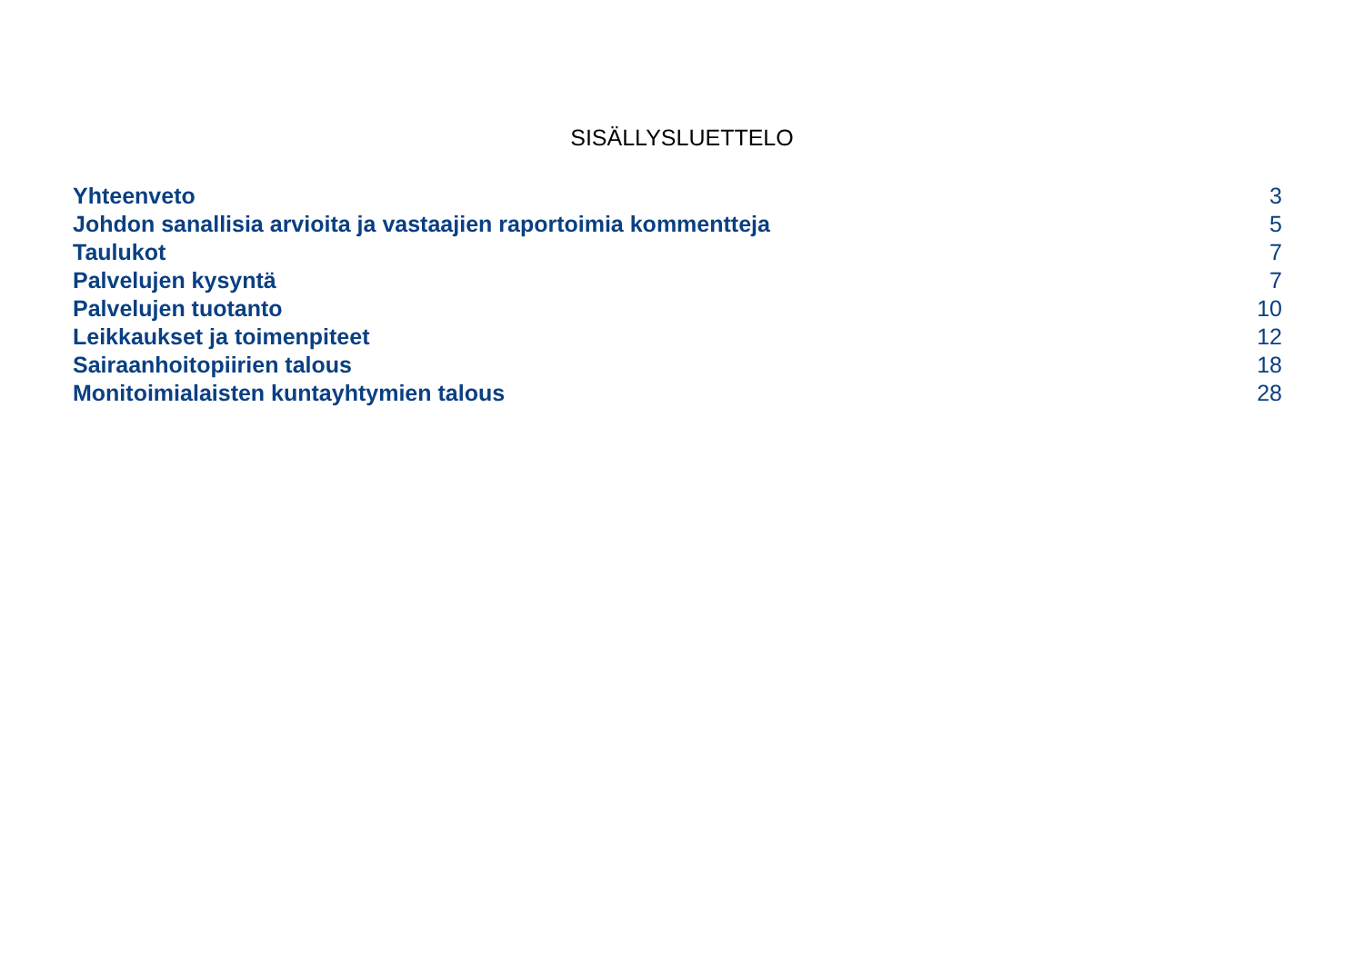SISÄLLYSLUETTELO
| Yhteenveto | 3 |
| Johdon sanallisia arvioita ja vastaajien raportoimia kommentteja | 5 |
| Taulukot | 7 |
| Palvelujen kysyntä | 7 |
| Palvelujen tuotanto | 10 |
| Leikkaukset ja toimenpiteet | 12 |
| Sairaanhoitopiirien talous | 18 |
| Monitoimialaisten kuntayhtymien talous | 28 |